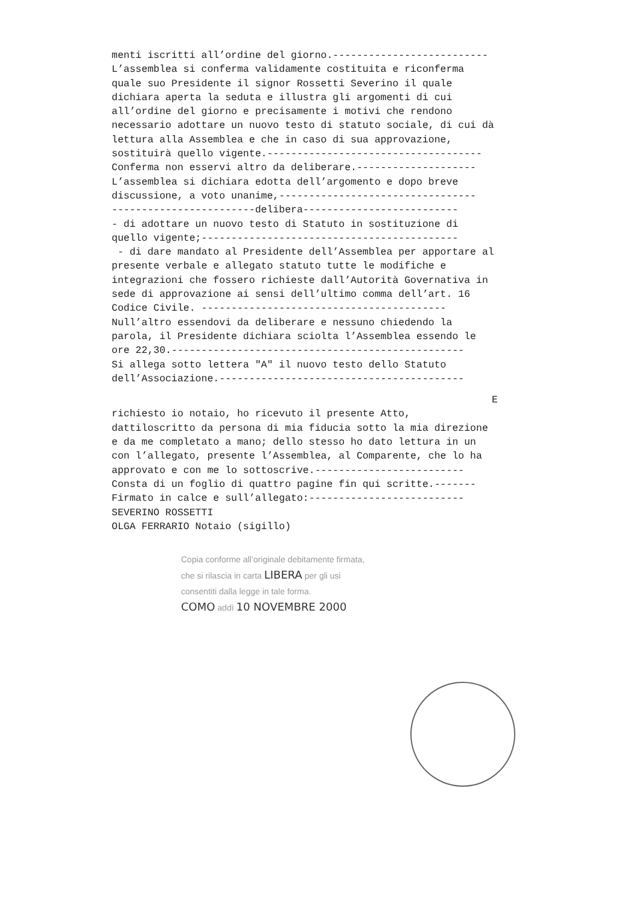menti iscritti all’ordine del giorno.--------------------------
L’assemblea si conferma validamente costituita e riconferma quale suo Presidente il signor Rossetti Severino il quale dichiara aperta la seduta e illustra gli argomenti di cui all’ordine del giorno e precisamente i motivi che rendono necessario adottare un nuovo testo di statuto sociale, di cui dà lettura alla Assemblea e che in caso di sua approvazione, sostituirà quello vigente.------------------------------------
Conferma non esservi altro da deliberare.--------------------
L’assemblea si dichiara edotta dell’argomento e dopo breve discussione, a voto unanime,---------------------------------
------------------------delibera--------------------------
- di adottare un nuovo testo di Statuto in sostituzione di quello vigente;-------------------------------------------
- di dare mandato al Presidente dell’Assemblea per apportare al presente verbale e allegato statuto tutte le modifiche e integrazioni che fossero richieste dall’Autorità Governativa in sede di approvazione ai sensi dell’ultimo comma dell’art. 16 Codice Civile. -----------------------------------------
Null’altro essendovi da deliberare e nessuno chiedendo la parola, il Presidente dichiara sciolta l’Assemblea essendo le ore 22,30.-------------------------------------------------
Si allega sotto lettera "A" il nuovo testo dello Statuto dell’Associazione.-----------------------------------------
E
richiesto io notaio, ho ricevuto il presente Atto, dattiloscritto da persona di mia fiducia sotto la mia direzione e da me completato a mano; dello stesso ho dato lettura in un con l’allegato, presente l’Assemblea, al Comparente, che lo ha approvato e con me lo sottoscrive.-------------------------
Consta di un foglio di quattro pagine fin qui scritte.-------
Firmato in calce e sull’allegato:--------------------------
SEVERINO ROSSETTI
OLGA FERRARIO Notaio (sigillo)
Copia conforme all’originale debitamente firmata,
che si rilascia in carta LIBERA per gli usi
consentiti dalla legge in tale forma.
COMO addì 10 NOVEMBRE 2000